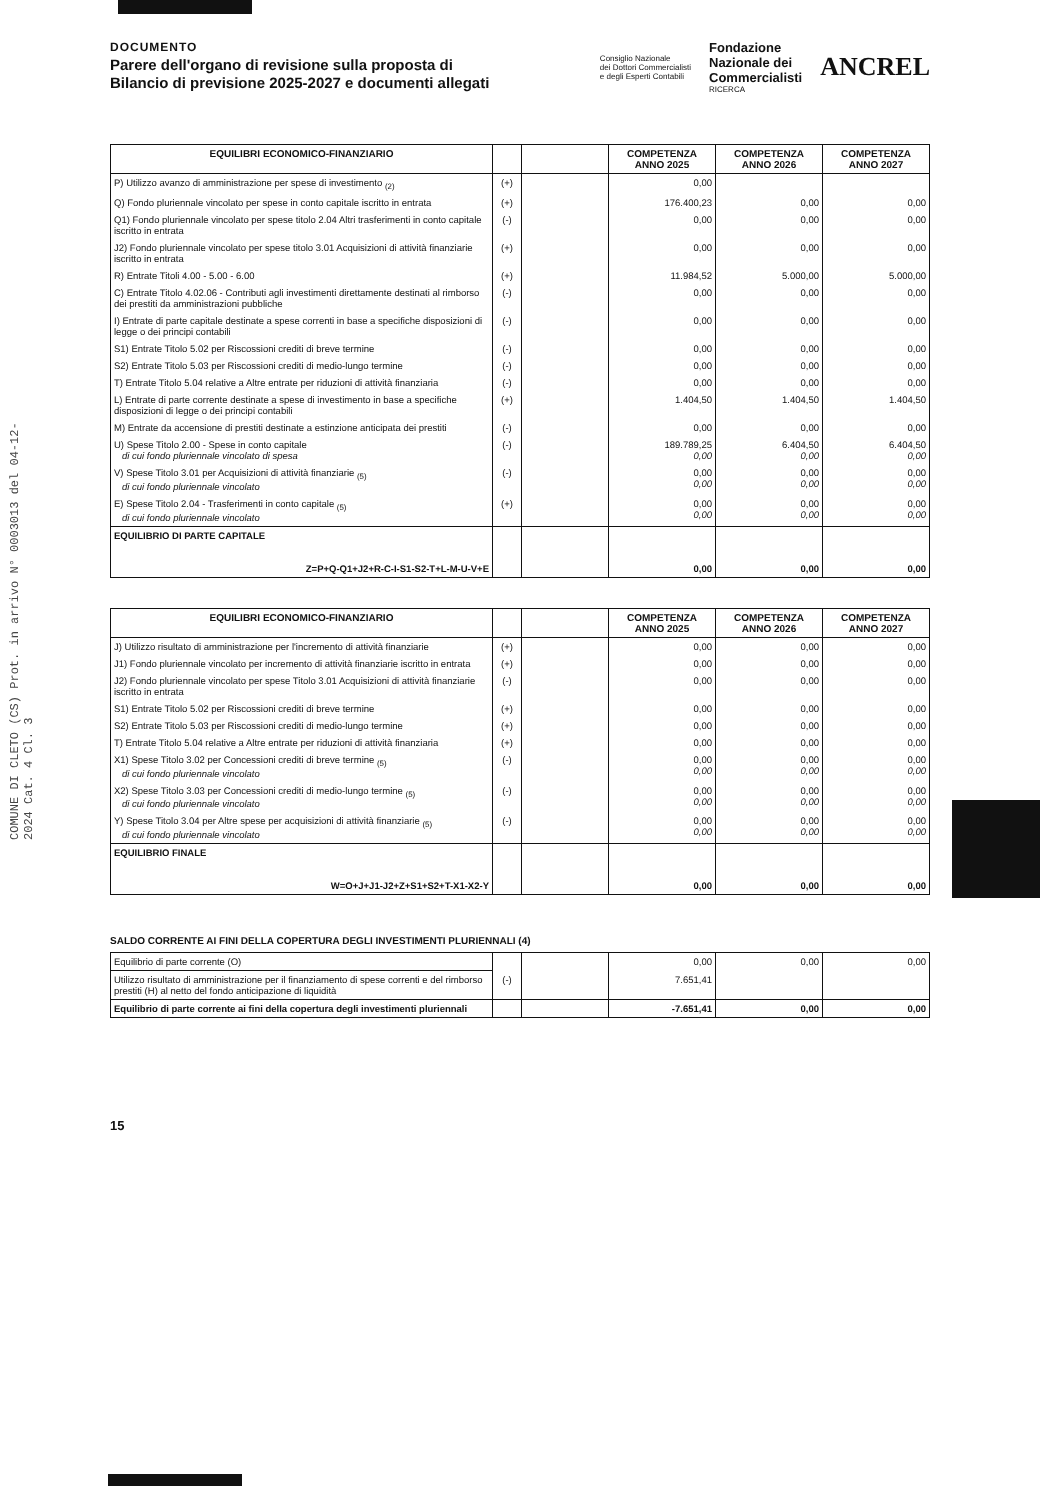COMUNE DI CLETO (CS) Prot. in arrivo N° 0003013 del 04-12-2024 Cat. 4 Cl. 3
DOCUMENTO
Parere dell'organo di revisione sulla proposta di
Bilancio di previsione 2025-2027 e documenti allegati
Consiglio Nazionale
dei Dottori Commercialisti
e degli Esperti Contabili Fondazione
Nazionale dei
Commercialisti
RICERCA ANCREL
| EQUILIBRI ECONOMICO-FINANZIARIO | | | COMPETENZA ANNO 2025 | COMPETENZA ANNO 2026 | COMPETENZA ANNO 2027 |
| --- | --- | --- | --- | --- | --- |
| P) Utilizzo avanzo di amministrazione per spese di investimento <sub>(2)</sub> | (+) | | 0,00 | | |
| Q) Fondo pluriennale vincolato per spese in conto capitale iscritto in entrata | (+) | | 176.400,23 | 0,00 | 0,00 |
| Q1) Fondo pluriennale vincolato per spese titolo 2.04 Altri trasferimenti in conto capitale iscritto in entrata | (-) | | 0,00 | 0,00 | 0,00 |
| J2) Fondo pluriennale vincolato per spese titolo 3.01 Acquisizioni di attività finanziarie iscritto in entrata | (+) | | 0,00 | 0,00 | 0,00 |
| R) Entrate Titoli 4.00 - 5.00 - 6.00 | (+) | | 11.984,52 | 5.000,00 | 5.000,00 |
| C) Entrate Titolo 4.02.06 - Contributi agli investimenti direttamente destinati al rimborso dei prestiti da amministrazioni pubbliche | (-) | | 0,00 | 0,00 | 0,00 |
| I) Entrate di parte capitale destinate a spese correnti in base a specifiche disposizioni di legge o dei principi contabili | (-) | | 0,00 | 0,00 | 0,00 |
| S1) Entrate Titolo 5.02 per Riscossioni crediti di breve termine | (-) | | 0,00 | 0,00 | 0,00 |
| S2) Entrate Titolo 5.03 per Riscossioni crediti di medio-lungo termine | (-) | | 0,00 | 0,00 | 0,00 |
| T) Entrate Titolo 5.04 relative a Altre entrate per riduzioni di attività finanziaria | (-) | | 0,00 | 0,00 | 0,00 |
| L) Entrate di parte corrente destinate a spese di investimento in base a specifiche disposizioni di legge o dei principi contabili | (+) | | 1.404,50 | 1.404,50 | 1.404,50 |
| M) Entrate da accensione di prestiti destinate a estinzione anticipata dei prestiti | (-) | | 0,00 | 0,00 | 0,00 |
| U) Spese Titolo 2.00 - Spese in conto capitale di cui fondo pluriennale vincolato di spesa | (-) | | 189.789,25 0,00 | 6.404,50 0,00 | 6.404,50 0,00 |
| V) Spese Titolo 3.01 per Acquisizioni di attività finanziarie <sub>(5)</sub> di cui fondo pluriennale vincolato | (-) | | 0,00 0,00 | 0,00 0,00 | 0,00 0,00 |
| E) Spese Titolo 2.04 - Trasferimenti in conto capitale <sub>(5)</sub> di cui fondo pluriennale vincolato | (+) | | 0,00 0,00 | 0,00 0,00 | 0,00 0,00 |
| EQUILIBRIO DI PARTE CAPITALE Z=P+Q-Q1+J2+R-C-I-S1-S2-T+L-M-U-V+E | | | 0,00 | 0,00 | 0,00 |
| EQUILIBRI ECONOMICO-FINANZIARIO | | | COMPETENZA ANNO 2025 | COMPETENZA ANNO 2026 | COMPETENZA ANNO 2027 |
| --- | --- | --- | --- | --- | --- |
| J) Utilizzo risultato di amministrazione per l'incremento di attività finanziarie | (+) | | 0,00 | 0,00 | 0,00 |
| J1) Fondo pluriennale vincolato per incremento di attività finanziarie iscritto in entrata | (+) | | 0,00 | 0,00 | 0,00 |
| J2) Fondo pluriennale vincolato per spese Titolo 3.01 Acquisizioni di attività finanziarie iscritto in entrata | (-) | | 0,00 | 0,00 | 0,00 |
| S1) Entrate Titolo 5.02 per Riscossioni crediti di breve termine | (+) | | 0,00 | 0,00 | 0,00 |
| S2) Entrate Titolo 5.03 per Riscossioni crediti di medio-lungo termine | (+) | | 0,00 | 0,00 | 0,00 |
| T) Entrate Titolo 5.04 relative a Altre entrate per riduzioni di attività finanziaria | (+) | | 0,00 | 0,00 | 0,00 |
| X1) Spese Titolo 3.02 per Concessioni crediti di breve termine <sub>(5)</sub> di cui fondo pluriennale vincolato | (-) | | 0,00 0,00 | 0,00 0,00 | 0,00 0,00 |
| X2) Spese Titolo 3.03 per Concessioni crediti di medio-lungo termine <sub>(5)</sub> di cui fondo pluriennale vincolato | (-) | | 0,00 0,00 | 0,00 0,00 | 0,00 0,00 |
| Y) Spese Titolo 3.04 per Altre spese per acquisizioni di attività finanziarie <sub>(5)</sub> di cui fondo pluriennale vincolato | (-) | | 0,00 0,00 | 0,00 0,00 | 0,00 0,00 |
| EQUILIBRIO FINALE W=O+J+J1-J2+Z+S1+S2+T-X1-X2-Y | | | 0,00 | 0,00 | 0,00 |
SALDO CORRENTE AI FINI DELLA COPERTURA DEGLI INVESTIMENTI PLURIENNALI (4)
| Equilibrio di parte corrente (O) | | | 0,00 | 0,00 | 0,00 |
| Utilizzo risultato di amministrazione per il finanziamento di spese correnti e del rimborso prestiti (H) al netto del fondo anticipazione di liquidità | (-) | | 7.651,41 | | |
| Equilibrio di parte corrente ai fini della copertura degli investimenti pluriennali | | | -7.651,41 | 0,00 | 0,00 |
15